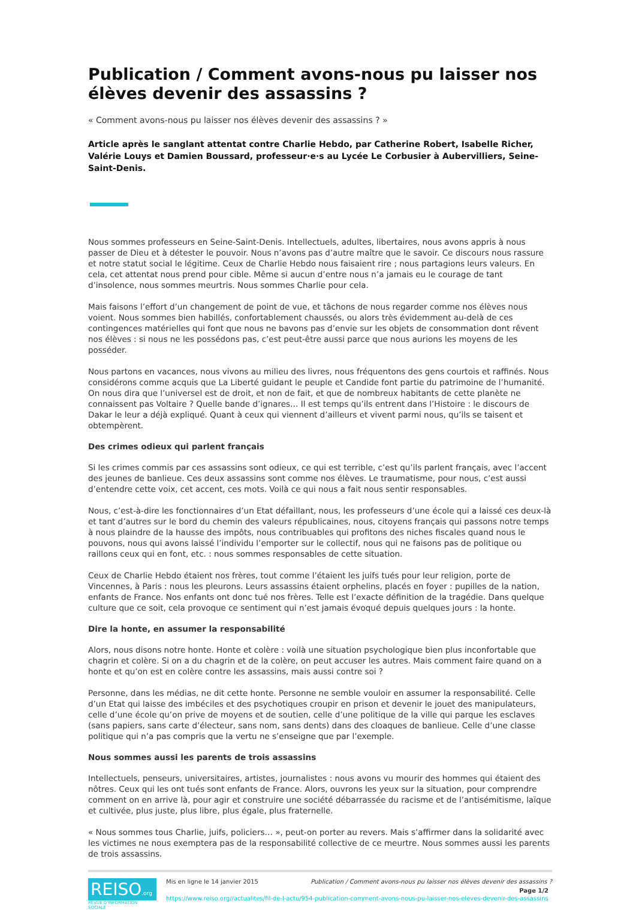Publication / Comment avons-nous pu laisser nos élèves devenir des assassins ?
« Comment avons-nous pu laisser nos élèves devenir des assassins ? »
Article après le sanglant attentat contre Charlie Hebdo, par Catherine Robert, Isabelle Richer, Valérie Louys et Damien Boussard, professeur·e·s au Lycée Le Corbusier à Aubervilliers, Seine-Saint-Denis.
Nous sommes professeurs en Seine-Saint-Denis. Intellectuels, adultes, libertaires, nous avons appris à nous passer de Dieu et à détester le pouvoir. Nous n’avons pas d’autre maître que le savoir. Ce discours nous rassure et notre statut social le légitime. Ceux de Charlie Hebdo nous faisaient rire ; nous partagions leurs valeurs. En cela, cet attentat nous prend pour cible. Même si aucun d’entre nous n’a jamais eu le courage de tant d’insolence, nous sommes meurtris. Nous sommes Charlie pour cela.
Mais faisons l’effort d’un changement de point de vue, et tâchons de nous regarder comme nos élèves nous voient. Nous sommes bien habillés, confortablement chaussés, ou alors très évidemment au-delà de ces contingences matérielles qui font que nous ne bavons pas d’envie sur les objets de consommation dont rêvent nos élèves : si nous ne les possédons pas, c’est peut-être aussi parce que nous aurions les moyens de les posséder.
Nous partons en vacances, nous vivons au milieu des livres, nous fréquentons des gens courtois et raffinés. Nous considérons comme acquis que La Liberté guidant le peuple et Candide font partie du patrimoine de l’humanité. On nous dira que l’universel est de droit, et non de fait, et que de nombreux habitants de cette planète ne connaissent pas Voltaire ? Quelle bande d’ignares… Il est temps qu’ils entrent dans l’Histoire : le discours de Dakar le leur a déjà expliqué. Quant à ceux qui viennent d’ailleurs et vivent parmi nous, qu’ils se taisent et obtempèrent.
Des crimes odieux qui parlent français
Si les crimes commis par ces assassins sont odieux, ce qui est terrible, c’est qu’ils parlent français, avec l’accent des jeunes de banlieue. Ces deux assassins sont comme nos élèves. Le traumatisme, pour nous, c’est aussi d’entendre cette voix, cet accent, ces mots. Voilà ce qui nous a fait nous sentir responsables.
Nous, c’est-à-dire les fonctionnaires d’un Etat défaillant, nous, les professeurs d’une école qui a laissé ces deux-là et tant d’autres sur le bord du chemin des valeurs républicaines, nous, citoyens français qui passons notre temps à nous plaindre de la hausse des impôts, nous contribuables qui profitons des niches fiscales quand nous le pouvons, nous qui avons laissé l’individu l’emporter sur le collectif, nous qui ne faisons pas de politique ou raillons ceux qui en font, etc. : nous sommes responsables de cette situation.
Ceux de Charlie Hebdo étaient nos frères, tout comme l’étaient les juifs tués pour leur religion, porte de Vincennes, à Paris : nous les pleurons. Leurs assassins étaient orphelins, placés en foyer : pupilles de la nation, enfants de France. Nos enfants ont donc tué nos frères. Telle est l’exacte définition de la tragédie. Dans quelque culture que ce soit, cela provoque ce sentiment qui n’est jamais évoqué depuis quelques jours : la honte.
Dire la honte, en assumer la responsabilité
Alors, nous disons notre honte. Honte et colère : voilà une situation psychologique bien plus inconfortable que chagrin et colère. Si on a du chagrin et de la colère, on peut accuser les autres. Mais comment faire quand on a honte et qu’on est en colère contre les assassins, mais aussi contre soi ?
Personne, dans les médias, ne dit cette honte. Personne ne semble vouloir en assumer la responsabilité. Celle d’un Etat qui laisse des imbéciles et des psychotiques croupir en prison et devenir le jouet des manipulateurs, celle d’une école qu’on prive de moyens et de soutien, celle d’une politique de la ville qui parque les esclaves (sans papiers, sans carte d’électeur, sans nom, sans dents) dans des cloaques de banlieue. Celle d’une classe politique qui n’a pas compris que la vertu ne s’enseigne que par l’exemple.
Nous sommes aussi les parents de trois assassins
Intellectuels, penseurs, universitaires, artistes, journalistes : nous avons vu mourir des hommes qui étaient des nôtres. Ceux qui les ont tués sont enfants de France. Alors, ouvrons les yeux sur la situation, pour comprendre comment on en arrive là, pour agir et construire une société débarrassée du racisme et de l’antisémitisme, laïque et cultivée, plus juste, plus libre, plus égale, plus fraternelle.
« Nous sommes tous Charlie, juifs, policiers… », peut-on porter au revers. Mais s’affirmer dans la solidarité avec les victimes ne nous exemptera pas de la responsabilité collective de ce meurtre. Nous sommes aussi les parents de trois assassins.
REISO.org
REVUE D'INFORMATION SOCIALE
Mis en ligne le 14 janvier 2015 Publication / Comment avons-nous pu laisser nos élèves devenir des assassins ?
Page 1/2
https://www.reiso.org//actualites/fil-de-l-actu/954-publication-comment-avons-nous-pu-laisser-nos-eleves-devenir-des-assassins